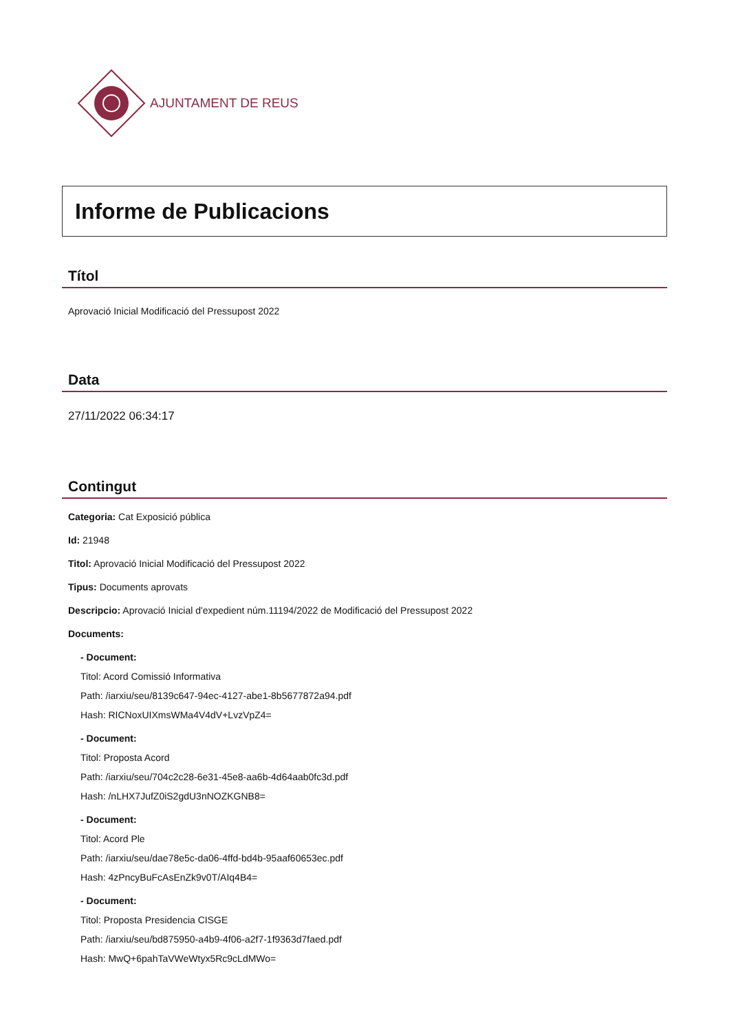AJUNTAMENT DE REUS
Informe de Publicacions
Títol
Aprovació Inicial Modificació del Pressupost 2022
Data
27/11/2022 06:34:17
Contingut
Categoria: Cat Exposició pública
Id: 21948
Titol: Aprovació Inicial Modificació del Pressupost 2022
Tipus: Documents aprovats
Descripcio: Aprovació Inicial d'expedient núm.11194/2022 de Modificació del Pressupost 2022
Documents:
- Document:
Titol: Acord Comissió Informativa
Path: /iarxiu/seu/8139c647-94ec-4127-abe1-8b5677872a94.pdf
Hash: RICNoxUIXmsWMa4V4dV+LvzVpZ4=
- Document:
Titol: Proposta Acord
Path: /iarxiu/seu/704c2c28-6e31-45e8-aa6b-4d64aab0fc3d.pdf
Hash: /nLHX7JufZ0iS2gdU3nNOZKGNB8=
- Document:
Titol: Acord Ple
Path: /iarxiu/seu/dae78e5c-da06-4ffd-bd4b-95aaf60653ec.pdf
Hash: 4zPncyBuFcAsEnZk9v0T/AIq4B4=
- Document:
Titol: Proposta Presidencia CISGE
Path: /iarxiu/seu/bd875950-a4b9-4f06-a2f7-1f9363d7faed.pdf
Hash: MwQ+6pahTaVWeWtyx5Rc9cLdMWo=